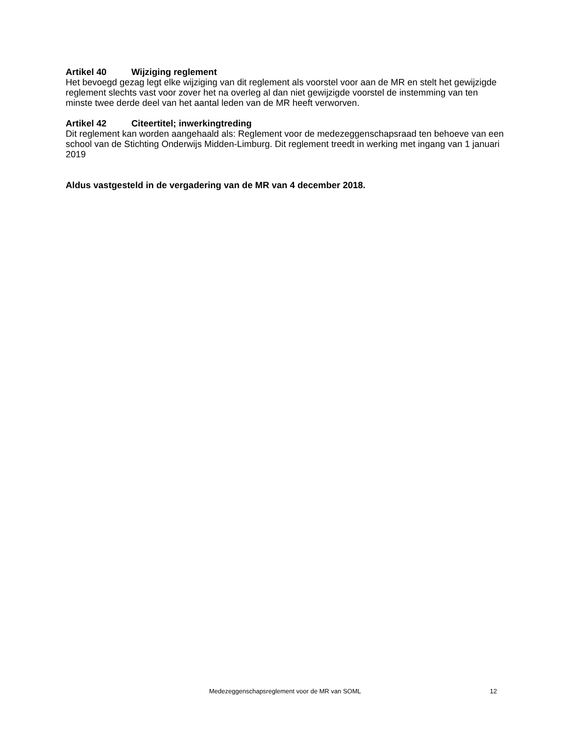Artikel 40 Wijziging reglement
Het bevoegd gezag legt elke wijziging van dit reglement als voorstel voor aan de MR en stelt het gewijzigde reglement slechts vast voor zover het na overleg al dan niet gewijzigde voorstel de instemming van ten minste twee derde deel van het aantal leden van de MR heeft verworven.
Artikel 42 Citeertitel; inwerkingtreding
Dit reglement kan worden aangehaald als: Reglement voor de medezeggenschapsraad ten behoeve van een school van de Stichting Onderwijs Midden-Limburg. Dit reglement treedt in werking met ingang van 1 januari 2019
Aldus vastgesteld in de vergadering van de MR van 4 december 2018.
Medezeggenschapsreglement voor de MR van SOML
12